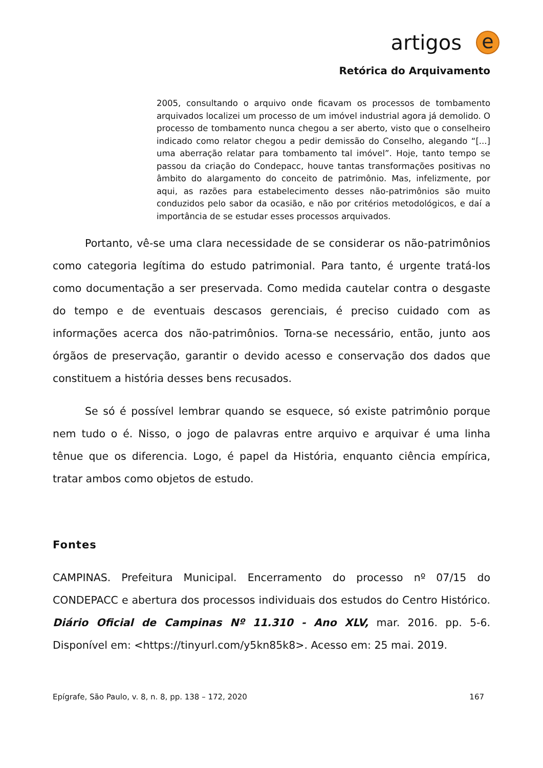artigos
e
Retórica do Arquivamento
2005, consultando o arquivo onde ficavam os processos de tombamento arquivados localizei um processo de um imóvel industrial agora já demolido. O processo de tombamento nunca chegou a ser aberto, visto que o conselheiro indicado como relator chegou a pedir demissão do Conselho, alegando “[...] uma aberração relatar para tombamento tal imóvel”. Hoje, tanto tempo se passou da criação do Condepacc, houve tantas transformações positivas no âmbito do alargamento do conceito de patrimônio. Mas, infelizmente, por aqui, as razões para estabelecimento desses não-patrimônios são muito conduzidos pelo sabor da ocasião, e não por critérios metodológicos, e daí a importância de se estudar esses processos arquivados.
Portanto, vê-se uma clara necessidade de se considerar os não-patrimônios como categoria legítima do estudo patrimonial. Para tanto, é urgente tratá-los como documentação a ser preservada. Como medida cautelar contra o desgaste do tempo e de eventuais descasos gerenciais, é preciso cuidado com as informações acerca dos não-patrimônios. Torna-se necessário, então, junto aos órgãos de preservação, garantir o devido acesso e conservação dos dados que constituem a história desses bens recusados.
Se só é possível lembrar quando se esquece, só existe patrimônio porque nem tudo o é. Nisso, o jogo de palavras entre arquivo e arquivar é uma linha tênue que os diferencia. Logo, é papel da História, enquanto ciência empírica, tratar ambos como objetos de estudo.
Fontes
CAMPINAS. Prefeitura Municipal. Encerramento do processo nº 07/15 do CONDEPACC e abertura dos processos individuais dos estudos do Centro Histórico. Diário Oficial de Campinas Nº 11.310 - Ano XLV, mar. 2016. pp. 5-6. Disponível em: <https://tinyurl.com/y5kn85k8>. Acesso em: 25 mai. 2019.
Epígrafe, São Paulo, v. 8, n. 8, pp. 138 – 172, 2020 167